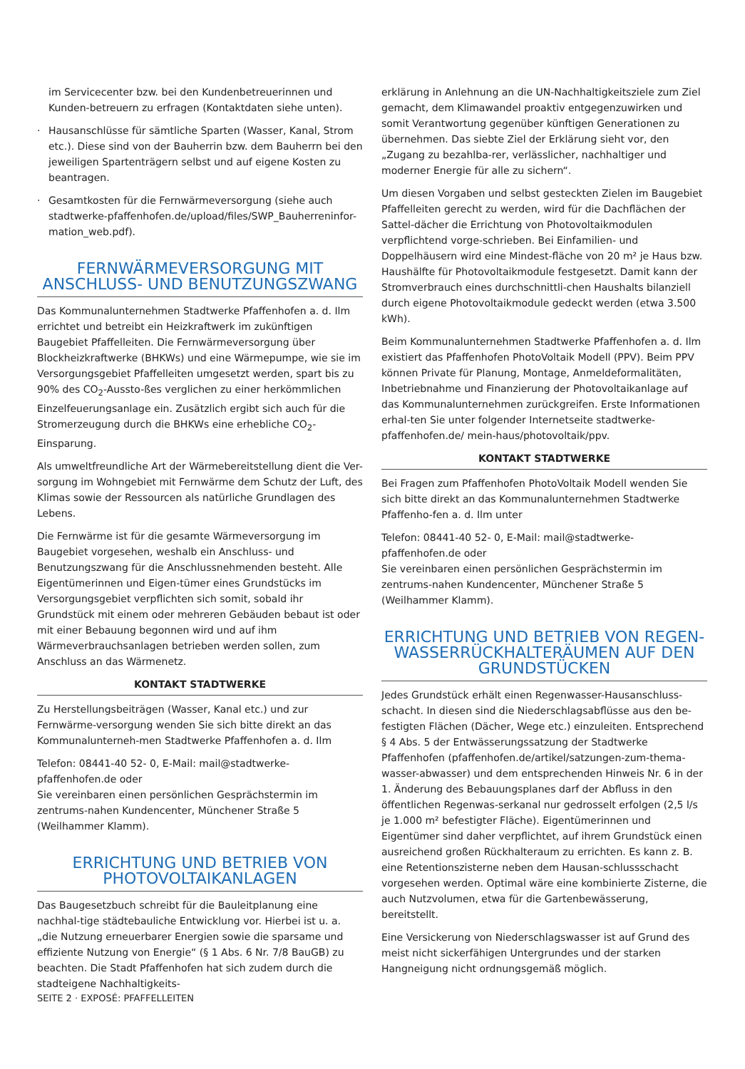im Servicecenter bzw. bei den Kundenbetreuerinnen und Kunden-betreuern zu erfragen (Kontaktdaten siehe unten).
Hausanschlüsse für sämtliche Sparten (Wasser, Kanal, Strom etc.). Diese sind von der Bauherrin bzw. dem Bauherrn bei den jeweiligen Spartenträgern selbst und auf eigene Kosten zu beantragen.
Gesamtkosten für die Fernwärmeversorgung (siehe auch stadtwerke-pfaffenhofen.de/upload/files/SWP_Bauherreninfor-mation_web.pdf).
FERNWÄRMEVERSORGUNG MIT ANSCHLUSS- UND BENUTZUNGSZWANG
Das Kommunalunternehmen Stadtwerke Pfaffenhofen a. d. Ilm errichtet und betreibt ein Heizkraftwerk im zukünftigen Baugebiet Pfaffelleiten. Die Fernwärmeversorgung über Blockheizkraftwerke (BHKWs) und eine Wärmepumpe, wie sie im Versorgungsgebiet Pfaffelleiten umgesetzt werden, spart bis zu 90% des CO<sub>2</sub>-Aussto-ßes verglichen zu einer herkömmlichen Einzelfeuerungsanlage ein. Zusätzlich ergibt sich auch für die Stromerzeugung durch die BHKWs eine erhebliche CO<sub>2</sub>-Einsparung.
Als umweltfreundliche Art der Wärmebereitstellung dient die Ver-sorgung im Wohngebiet mit Fernwärme dem Schutz der Luft, des Klimas sowie der Ressourcen als natürliche Grundlagen des Lebens.
Die Fernwärme ist für die gesamte Wärmeversorgung im Baugebiet vorgesehen, weshalb ein Anschluss- und Benutzungszwang für die Anschlussnehmenden besteht. Alle Eigentümerinnen und Eigen-tümer eines Grundstücks im Versorgungsgebiet verpflichten sich somit, sobald ihr Grundstück mit einem oder mehreren Gebäuden bebaut ist oder mit einer Bebauung begonnen wird und auf ihm Wärmeverbrauchsanlagen betrieben werden sollen, zum Anschluss an das Wärmenetz.
KONTAKT STADTWERKE
Zu Herstellungsbeiträgen (Wasser, Kanal etc.) und zur Fernwärme-versorgung wenden Sie sich bitte direkt an das Kommunalunterneh-men Stadtwerke Pfaffenhofen a. d. Ilm
Telefon: 08441-40 52- 0, E-Mail: mail@stadtwerke-pfaffenhofen.de oder
Sie vereinbaren einen persönlichen Gesprächstermin im zentrums-nahen Kundencenter, Münchener Straße 5 (Weilhammer Klamm).
ERRICHTUNG UND BETRIEB VON PHOTOVOLTAIKANLAGEN
Das Baugesetzbuch schreibt für die Bauleitplanung eine nachhal-tige städtebauliche Entwicklung vor. Hierbei ist u. a. „die Nutzung erneuerbarer Energien sowie die sparsame und effiziente Nutzung von Energie“ (§ 1 Abs. 6 Nr. 7/8 BauGB) zu beachten. Die Stadt Pfaffenhofen hat sich zudem durch die stadteigene Nachhaltigkeits-
erklärung in Anlehnung an die UN-Nachhaltigkeitsziele zum Ziel gemacht, dem Klimawandel proaktiv entgegenzuwirken und somit Verantwortung gegenüber künftigen Generationen zu übernehmen. Das siebte Ziel der Erklärung sieht vor, den „Zugang zu bezahlba-rer, verlässlicher, nachhaltiger und moderner Energie für alle zu sichern“.
Um diesen Vorgaben und selbst gesteckten Zielen im Baugebiet Pfaffelleiten gerecht zu werden, wird für die Dachflächen der Sattel-dächer die Errichtung von Photovoltaikmodulen verpflichtend vorge-schrieben. Bei Einfamilien- und Doppelhäusern wird eine Mindest-fläche von 20 m² je Haus bzw. Haushälfte für Photovoltaikmodule festgesetzt. Damit kann der Stromverbrauch eines durchschnittli-chen Haushalts bilanziell durch eigene Photovoltaikmodule gedeckt werden (etwa 3.500 kWh).
Beim Kommunalunternehmen Stadtwerke Pfaffenhofen a. d. Ilm existiert das Pfaffenhofen PhotoVoltaik Modell (PPV). Beim PPV können Private für Planung, Montage, Anmeldeformalitäten, Inbetriebnahme und Finanzierung der Photovoltaikanlage auf das Kommunalunternehmen zurückgreifen. Erste Informationen erhal-ten Sie unter folgender Internetseite stadtwerke-pfaffenhofen.de/ mein-haus/photovoltaik/ppv.
KONTAKT STADTWERKE
Bei Fragen zum Pfaffenhofen PhotoVoltaik Modell wenden Sie sich bitte direkt an das Kommunalunternehmen Stadtwerke Pfaffenho-fen a. d. Ilm unter
Telefon: 08441-40 52- 0, E-Mail: mail@stadtwerke-pfaffenhofen.de oder
Sie vereinbaren einen persönlichen Gesprächstermin im zentrums-nahen Kundencenter, Münchener Straße 5 (Weilhammer Klamm).
ERRICHTUNG UND BETRIEB VON REGEN-WASSERRÜCKHALTERÄUMEN AUF DEN GRUNDSTÜCKEN
Jedes Grundstück erhält einen Regenwasser-Hausanschluss-schacht. In diesen sind die Niederschlagsabflüsse aus den be-festigten Flächen (Dächer, Wege etc.) einzuleiten. Entsprechend § 4 Abs. 5 der Entwässerungssatzung der Stadtwerke Pfaffenhofen (pfaffenhofen.de/artikel/satzungen-zum-thema-wasser-abwasser) und dem entsprechenden Hinweis Nr. 6 in der 1. Änderung des Bebauungsplanes darf der Abfluss in den öffentlichen Regenwas-serkanal nur gedrosselt erfolgen (2,5 l/s je 1.000 m² befestigter Fläche). Eigentümerinnen und Eigentümer sind daher verpflichtet, auf ihrem Grundstück einen ausreichend großen Rückhalteraum zu errichten. Es kann z. B. eine Retentionszisterne neben dem Hausan-schlussschacht vorgesehen werden. Optimal wäre eine kombinierte Zisterne, die auch Nutzvolumen, etwa für die Gartenbewässerung, bereitstellt.
Eine Versickerung von Niederschlagswasser ist auf Grund des meist nicht sickerfähigen Untergrundes und der starken Hangneigung nicht ordnungsgemäß möglich.
SEITE 2 · EXPOSÉ: PFAFFELLEITEN